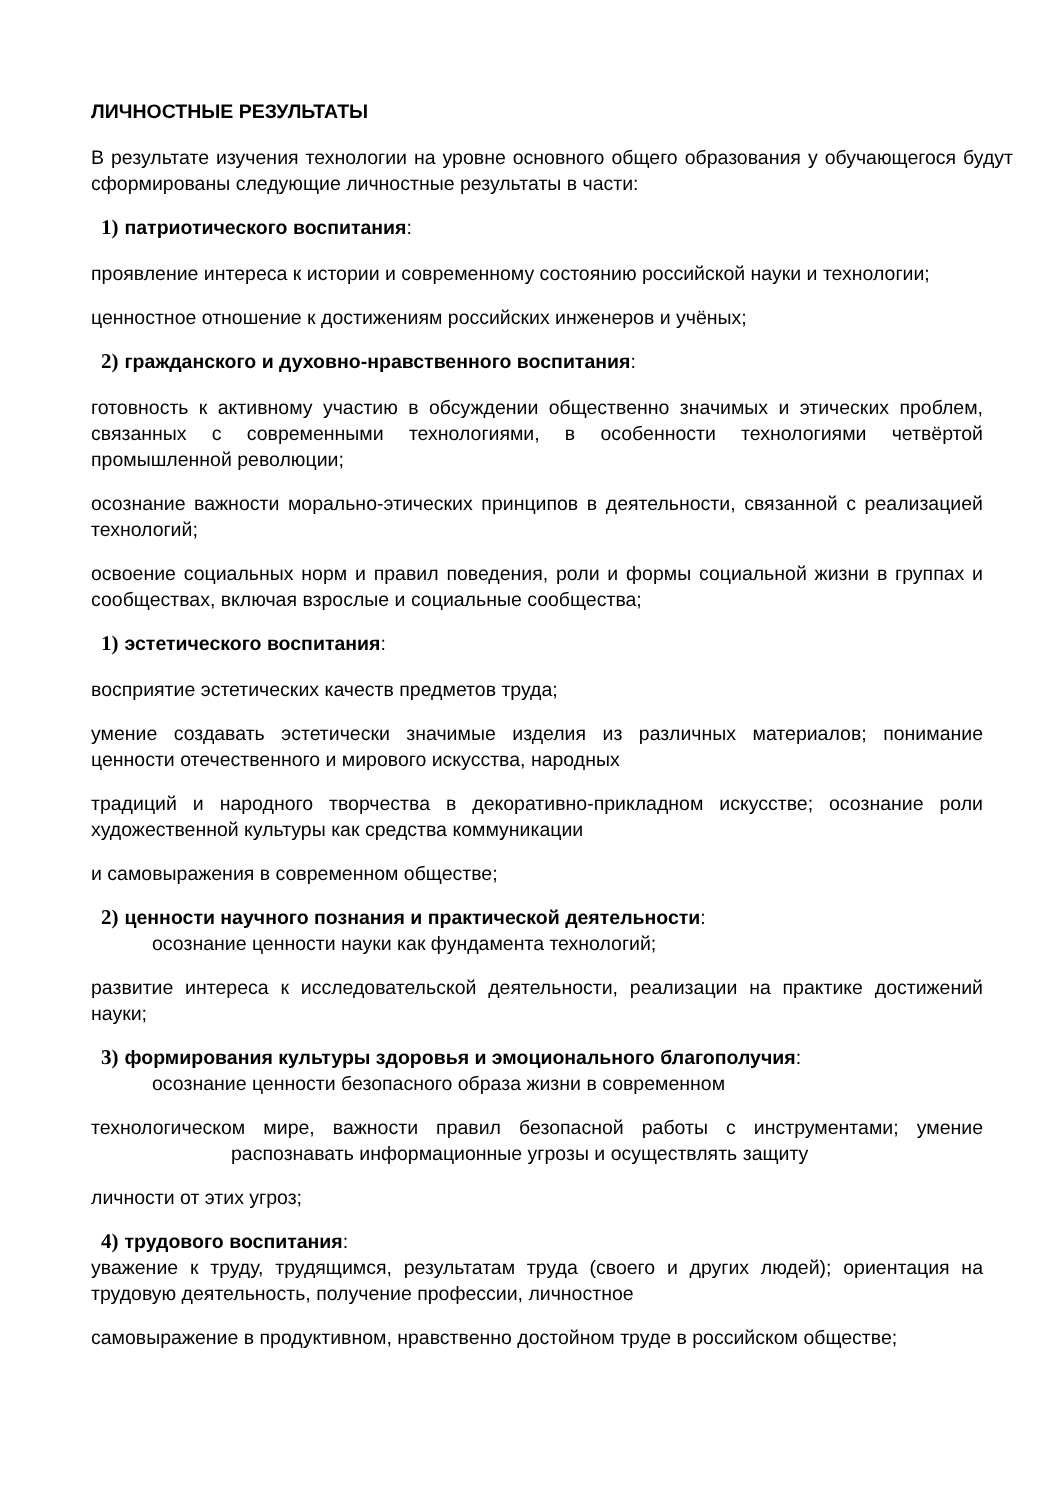ЛИЧНОСТНЫЕ РЕЗУЛЬТАТЫ
В результате изучения технологии на уровне основного общего образования у обучающегося будут сформированы следующие личностные результаты в части:
1) патриотического воспитания:
проявление интереса к истории и современному состоянию российской науки и технологии;
ценностное отношение к достижениям российских инженеров и учёных;
2) гражданского и духовно-нравственного воспитания:
готовность к активному участию в обсуждении общественно значимых и этических проблем, связанных с современными технологиями, в особенности технологиями четвёртой промышленной революции;
осознание важности морально-этических принципов в деятельности, связанной с реализацией технологий;
освоение социальных норм и правил поведения, роли и формы социальной жизни в группах и сообществах, включая взрослые и социальные сообщества;
1) эстетического воспитания:
восприятие эстетических качеств предметов труда;
умение создавать эстетически значимые изделия из различных материалов; понимание ценности отечественного и мирового искусства, народных
традиций и народного творчества в декоративно-прикладном искусстве; осознание роли художественной культуры как средства коммуникации
и самовыражения в современном обществе;
2) ценности научного познания и практической деятельности:
осознание ценности науки как фундамента технологий;
развитие интереса к исследовательской деятельности, реализации на практике достижений науки;
3) формирования культуры здоровья и эмоционального благополучия:
осознание ценности безопасного образа жизни в современном
технологическом мире, важности правил безопасной работы с инструментами; умение распознавать информационные угрозы и осуществлять защиту
личности от этих угроз;
4) трудового воспитания:
уважение к труду, трудящимся, результатам труда (своего и других людей); ориентация на трудовую деятельность, получение профессии, личностное
самовыражение в продуктивном, нравственно достойном труде в российском обществе;